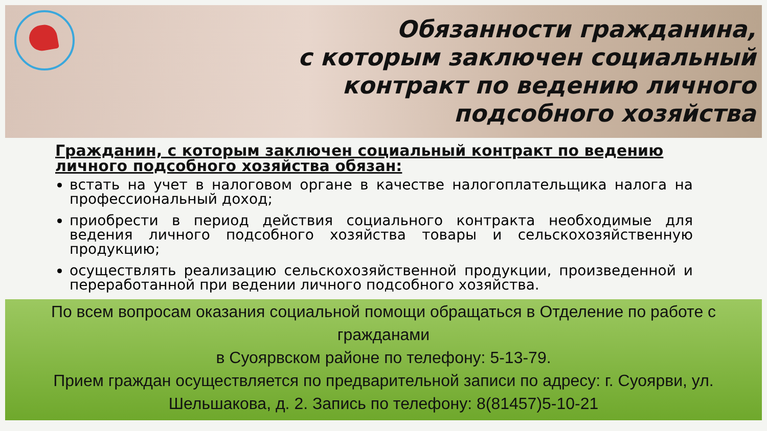Обязанности гражданина,
с которым заключен социальный
контракт по ведению личного
подсобного хозяйства
Гражданин, с которым заключен социальный контракт по ведению личного подсобного хозяйства обязан:
встать на учет в налоговом органе в качестве налогоплательщика налога на профессиональный доход;
приобрести в период действия социального контракта необходимые для ведения личного подсобного хозяйства товары и сельскохозяйственную продукцию;
осуществлять реализацию сельскохозяйственной продукции, произведенной и переработанной при ведении личного подсобного хозяйства.
По всем вопросам оказания социальной помощи обращаться в Отделение по работе с гражданами
в Суоярвском районе по телефону: 5-13-79.
Прием граждан осуществляется по предварительной записи по адресу: г. Суоярви, ул. Шельшакова, д. 2. Запись по телефону: 8(81457)5-10-21